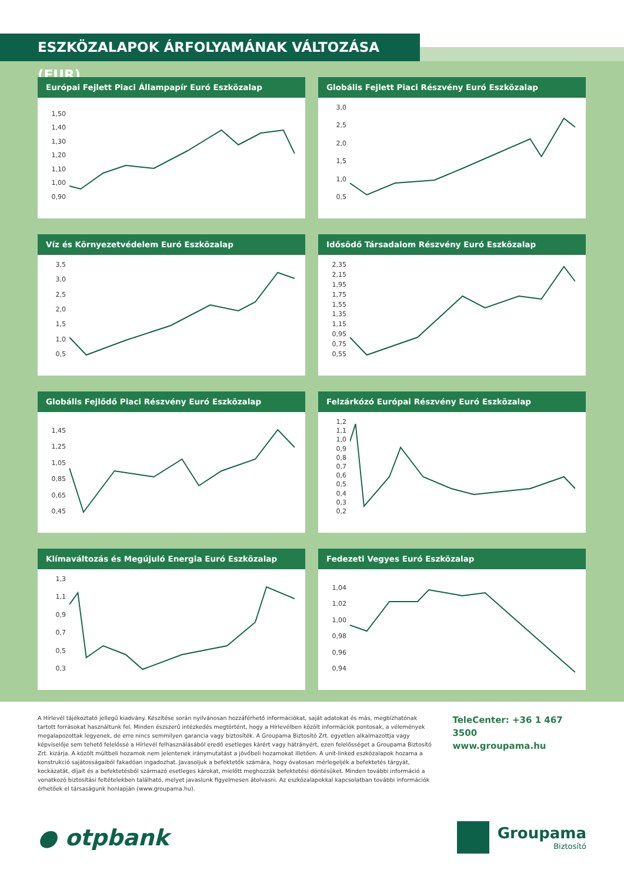ESZKÖZALAPOK ÁRFOLYAMÁNAK VÁLTOZÁSA (EUR)
Európai Fejlett Piaci Állampapír Euró Eszközalap
1,50
1,40
1,30
1,20
1,10
1,00
0,90
Globális Fejlett Piaci Részvény Euró Eszközalap
3,0
2,5
2,0
1,5
1,0
0,5
Víz és Környezetvédelem Euró Eszközalap
3,5
3,0
2,5
2,0
1,5
1,0
0,5
Idősödő Társadalom Részvény Euró Eszközalap
2,35
2,15
1,95
1,75
1,55
1,35
1,15
0,95
0,75
0,55
Globális Fejlődő Piaci Részvény Euró Eszközalap
1,45
1,25
1,05
0,85
0,65
0,45
Felzárkózó Európai Részvény Euró Eszközalap
1,2
1,1
1,0
0,9
0,8
0,7
0,6
0,5
0,4
0,3
0,2
Klímaváltozás és Megújuló Energia Euró Eszközalap
1,3
1,1
0,9
0,7
0,5
0,3
Fedezeti Vegyes Euró Eszközalap
1,04
1,02
1,00
0,98
0,96
0,94
A Hírlevél tájékoztató jellegű kiadvány. Készítése során nyilvánosan hozzáférhető információkat, saját adatokat és más, megbízhatónak tartott forrásokat használtunk fel. Minden észszerű intézkedés megtörtént, hogy a Hírlevélben közölt információk pontosak, a vélemények megalapozottak legyenek, de erre nincs semmilyen garancia vagy biztosíték. A Groupama Biztosító Zrt. egyetlen alkalmazottja vagy képviselője sem tehető felelőssé a Hírlevél felhasználásából eredő esetleges kárért vagy hátrányért, ezen felelősséget a Groupama Biztosító Zrt. kizárja. A közölt múltbeli hozamok nem jelentenek iránymutatást a jövőbeli hozamokat illetően. A unit-linked eszközalapok hozama a konstrukció sajátosságaiból fakadóan ingadozhat. Javasoljuk a befektetők számára, hogy óvatosan mérlegeljék a befektetés tárgyát, kockázatát, díjait és a befektetésből származó esetleges károkat, mielőtt meghozzák befektetési döntésüket. Minden további információ a vonatkozó biztosítási feltételekben található, melyet javaslunk figyelmesen átolvasni. Az eszközalapokkal kapcsolatban további információk érhetőek el társaságunk honlapján (www.groupama.hu).
TeleCenter: +36 1 467 3500
www.groupama.hu
● otpbank
Groupama
Biztosító